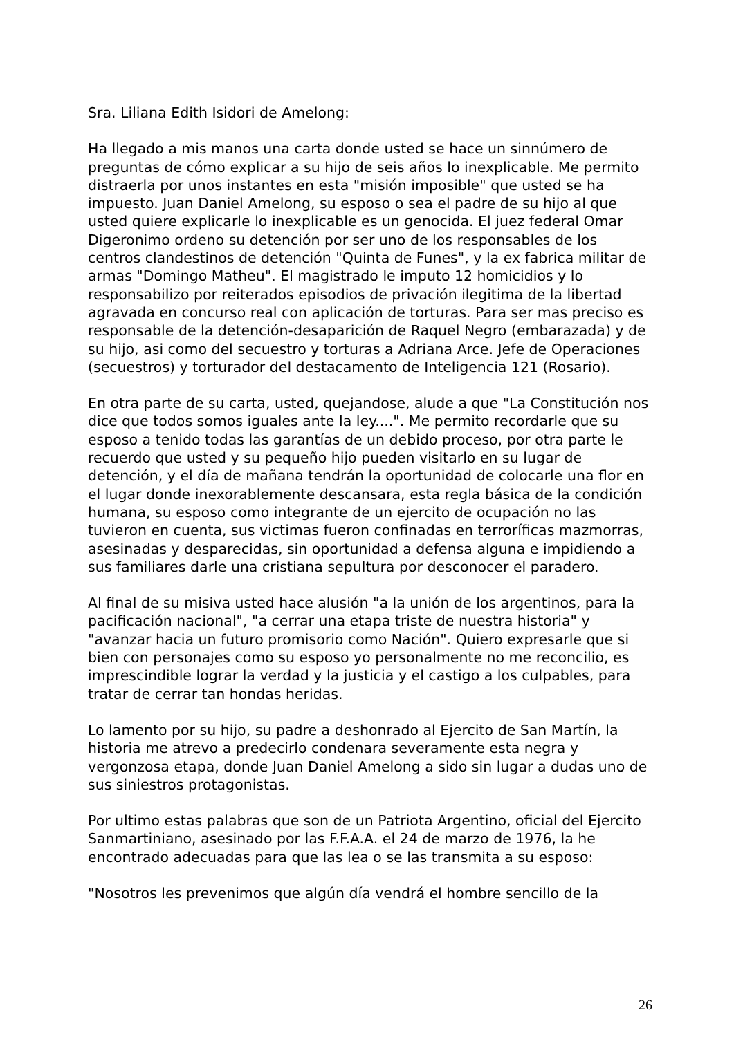Sra. Liliana Edith Isidori de Amelong:
Ha llegado a mis manos una carta donde usted se hace un sinnúmero de preguntas de cómo explicar a su hijo de seis años lo inexplicable. Me permito distraerla por unos instantes en esta "misión imposible" que usted se ha impuesto. Juan Daniel Amelong, su esposo o sea el padre de su hijo al que usted quiere explicarle lo inexplicable es un genocida. El juez federal Omar Digeronimo ordeno su detención por ser uno de los responsables de los centros clandestinos de detención "Quinta de Funes", y la ex fabrica militar de armas "Domingo Matheu". El magistrado le imputo 12 homicidios y lo responsabilizo por reiterados episodios de privación ilegitima de la libertad agravada en concurso real con aplicación de torturas. Para ser mas preciso es responsable de la detención-desaparición de Raquel Negro (embarazada) y de su hijo, asi como del secuestro y torturas a Adriana Arce. Jefe de Operaciones (secuestros) y torturador del destacamento de Inteligencia 121 (Rosario).
En otra parte de su carta, usted, quejandose, alude a que "La Constitución nos dice que todos somos iguales ante la ley....". Me permito recordarle que su esposo a tenido todas las garantías de un debido proceso, por otra parte le recuerdo que usted y su pequeño hijo pueden visitarlo en su lugar de detención, y el día de mañana tendrán la oportunidad de colocarle una flor en el lugar donde inexorablemente descansara, esta regla básica de la condición humana, su esposo como integrante de un ejercito de ocupación no las tuvieron en cuenta, sus victimas fueron confinadas en terroríficas mazmorras, asesinadas y desparecidas, sin oportunidad a defensa alguna e impidiendo a sus familiares darle una cristiana sepultura por desconocer el paradero.
Al final de su misiva usted hace alusión "a la unión de los argentinos, para la pacificación nacional", "a cerrar una etapa triste de nuestra historia" y "avanzar hacia un futuro promisorio como Nación". Quiero expresarle que si bien con personajes como su esposo yo personalmente no me reconcilio, es imprescindible lograr la verdad y la justicia y el castigo a los culpables, para tratar de cerrar tan hondas heridas.
Lo lamento por su hijo, su padre a deshonrado al Ejercito de San Martín, la historia me atrevo a predecirlo condenara severamente esta negra y vergonzosa etapa, donde Juan Daniel Amelong a sido sin lugar a dudas uno de sus siniestros protagonistas.
Por ultimo estas palabras que son de un Patriota Argentino, oficial del Ejercito Sanmartiniano, asesinado por las F.F.A.A. el 24 de marzo de 1976, la he encontrado adecuadas para que las lea o se las transmita a su esposo:
"Nosotros les prevenimos que algún día vendrá el hombre sencillo de la
26